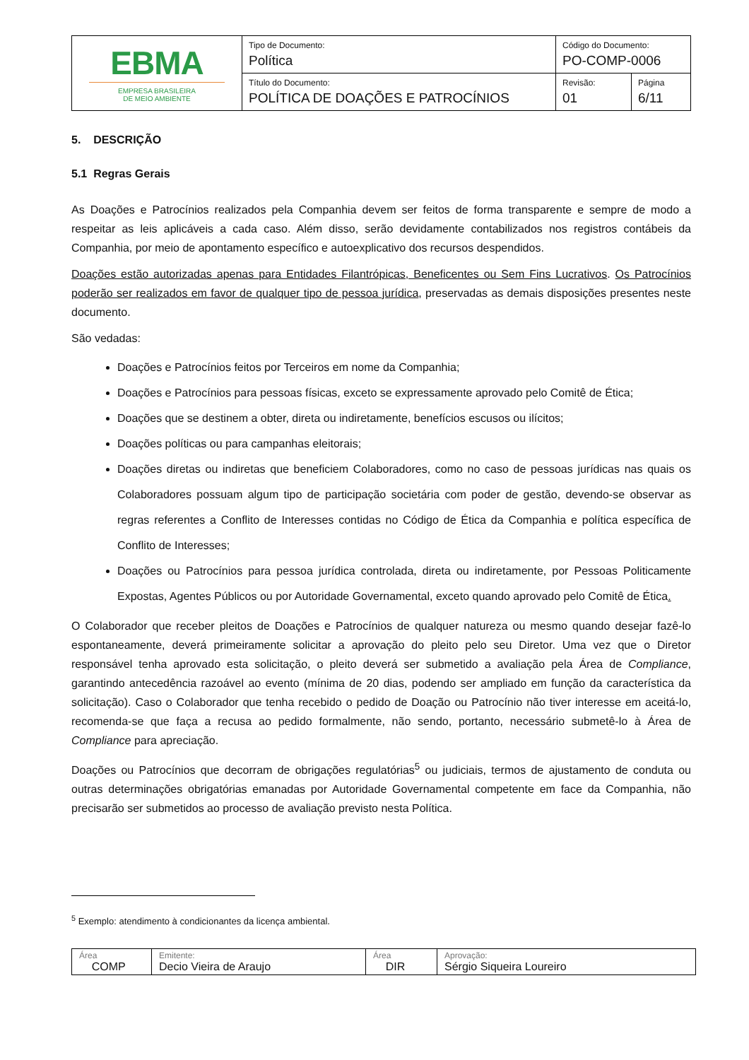| EBMA EMPRESA BRASILEIRA DE MEIO AMBIENTE | Tipo de Documento: Política | Código do Documento: PO-COMP-0006 | |
| | Título do Documento: POLÍTICA DE DOAÇÕES E PATROCÍNIOS | Revisão: 01 | Página 6/11 |
5. DESCRIÇÃO
5.1 Regras Gerais
As Doações e Patrocínios realizados pela Companhia devem ser feitos de forma transparente e sempre de modo a respeitar as leis aplicáveis a cada caso. Além disso, serão devidamente contabilizados nos registros contábeis da Companhia, por meio de apontamento específico e autoexplicativo dos recursos despendidos.
Doações estão autorizadas apenas para Entidades Filantrópicas, Beneficentes ou Sem Fins Lucrativos. Os Patrocínios poderão ser realizados em favor de qualquer tipo de pessoa jurídica, preservadas as demais disposições presentes neste documento.
São vedadas:
Doações e Patrocínios feitos por Terceiros em nome da Companhia;
Doações e Patrocínios para pessoas físicas, exceto se expressamente aprovado pelo Comitê de Ética;
Doações que se destinem a obter, direta ou indiretamente, benefícios escusos ou ilícitos;
Doações políticas ou para campanhas eleitorais;
Doações diretas ou indiretas que beneficiem Colaboradores, como no caso de pessoas jurídicas nas quais os Colaboradores possuam algum tipo de participação societária com poder de gestão, devendo-se observar as regras referentes a Conflito de Interesses contidas no Código de Ética da Companhia e política específica de Conflito de Interesses;
Doações ou Patrocínios para pessoa jurídica controlada, direta ou indiretamente, por Pessoas Politicamente Expostas, Agentes Públicos ou por Autoridade Governamental, exceto quando aprovado pelo Comitê de Ética.
O Colaborador que receber pleitos de Doações e Patrocínios de qualquer natureza ou mesmo quando desejar fazê-lo espontaneamente, deverá primeiramente solicitar a aprovação do pleito pelo seu Diretor. Uma vez que o Diretor responsável tenha aprovado esta solicitação, o pleito deverá ser submetido a avaliação pela Área de Compliance, garantindo antecedência razoável ao evento (mínima de 20 dias, podendo ser ampliado em função da característica da solicitação). Caso o Colaborador que tenha recebido o pedido de Doação ou Patrocínio não tiver interesse em aceitá-lo, recomenda-se que faça a recusa ao pedido formalmente, não sendo, portanto, necessário submetê-lo à Área de Compliance para apreciação.
Doações ou Patrocínios que decorram de obrigações regulatórias<sup>5</sup> ou judiciais, termos de ajustamento de conduta ou outras determinações obrigatórias emanadas por Autoridade Governamental competente em face da Companhia, não precisarão ser submetidos ao processo de avaliação previsto nesta Política.
<sup>5</sup> Exemplo: atendimento à condicionantes da licença ambiental.
| Área COMP | Emitente: Decio Vieira de Araujo | Área DIR | Aprovação: Sérgio Siqueira Loureiro |